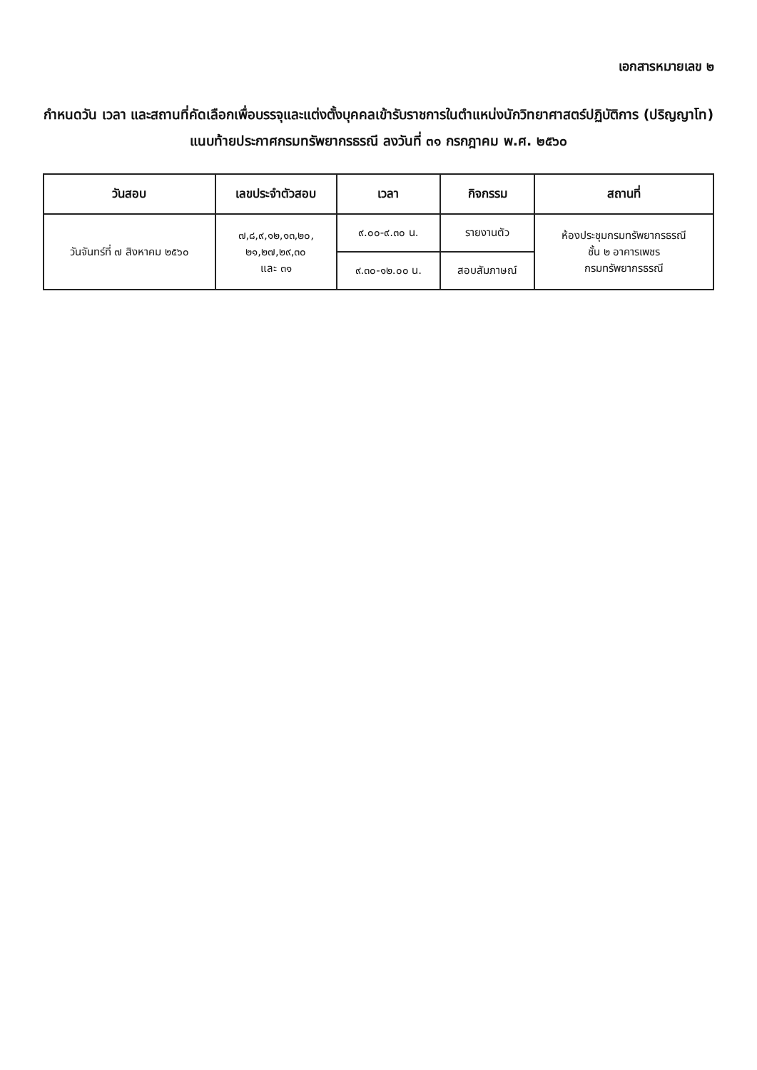เอกสารหมายเลข ๒
กำหนดวัน เวลา และสถานที่คัดเลือกเพื่อบรรจุและแต่งตั้งบุคคลเข้ารับราชการในตำแหน่งนักวิทยาศาสตร์ปฏิบัติการ (ปริญญาโท)
แนบท้ายประกาศกรมทรัพยากรธรณี ลงวันที่ ๓๑ กรกฎาคม พ.ศ. ๒๕๖๐
| วันสอบ | เลขประจำตัวสอบ | เวลา | กิจกรรม | สถานที่ |
| --- | --- | --- | --- | --- |
| วันจันทร์ที่ ๗ สิงหาคม ๒๕๖๐ | ๗,๘,๙,๑๒,๑๓,๒๐, ๒๑,๒๗,๒๙,๓๐ และ ๓๑ | ๙.๐๐-๙.๓๐ น. | รายงานตัว | ห้องประชุมกรมทรัพยากรธรณี ชั้น ๒ อาคารเพชร กรมทรัพยากรธรณี |
| | | ๙.๓๐-๑๒.๐๐ น. | สอบสัมภาษณ์ | |